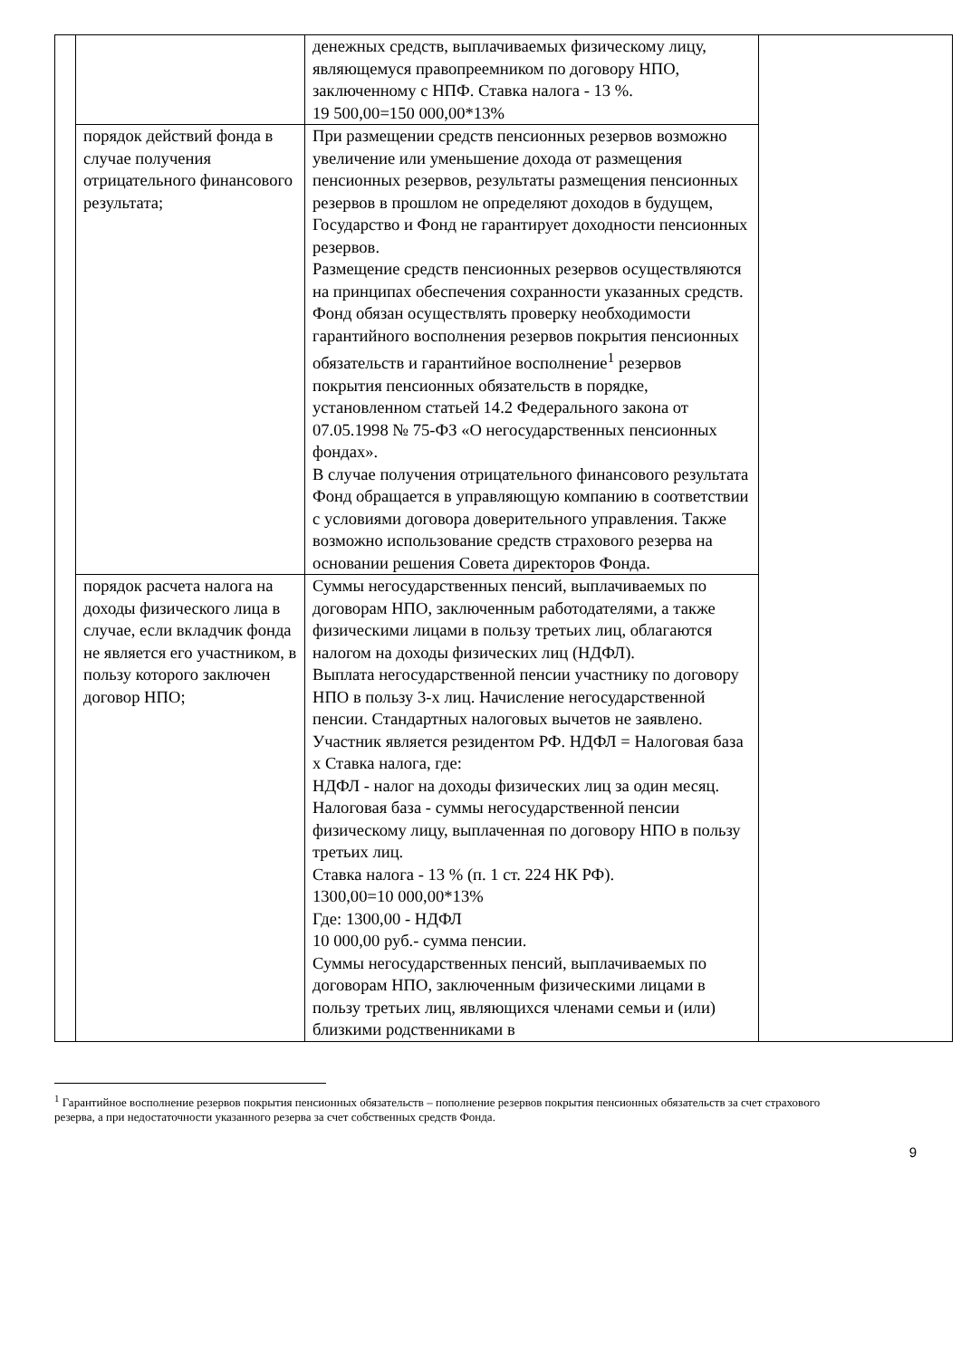| | | денежных средств, выплачиваемых физическому лицу, являющемуся правопреемником по договору НПО, заключенному с НПФ. Ставка налога - 13 %. 19 500,00=150 000,00*13% | |
| | порядок действий фонда в случае получения отрицательного финансового результата; | При размещении средств пенсионных резервов возможно увеличение или уменьшение дохода от размещения пенсионных резервов, результаты размещения пенсионных резервов в прошлом не определяют доходов в будущем, Государство и Фонд не гарантирует доходности пенсионных резервов. Размещение средств пенсионных резервов осуществляются на принципах обеспечения сохранности указанных средств. Фонд обязан осуществлять проверку необходимости гарантийного восполнения резервов покрытия пенсионных обязательств и гарантийное восполнение<sup>1</sup> резервов покрытия пенсионных обязательств в порядке, установленном статьей 14.2 Федерального закона от 07.05.1998 № 75-ФЗ «О негосударственных пенсионных фондах». В случае получения отрицательного финансового результата Фонд обращается в управляющую компанию в соответствии с условиями договора доверительного управления. Также возможно использование средств страхового резерва на основании решения Совета директоров Фонда. | |
| | порядок расчета налога на доходы физического лица в случае, если вкладчик фонда не является его участником, в пользу которого заключен договор НПО; | Суммы негосударственных пенсий, выплачиваемых по договорам НПО, заключенным работодателями, а также физическими лицами в пользу третьих лиц, облагаются налогом на доходы физических лиц (НДФЛ). Выплата негосударственной пенсии участнику по договору НПО в пользу 3-х лиц. Начисление негосударственной пенсии. Стандартных налоговых вычетов не заявлено. Участник является резидентом РФ. НДФЛ = Налоговая база х Ставка налога, где: НДФЛ - налог на доходы физических лиц за один месяц. Налоговая база - суммы негосударственной пенсии физическому лицу, выплаченная по договору НПО в пользу третьих лиц. Ставка налога - 13 % (п. 1 ст. 224 НК РФ). 1300,00=10 000,00*13% Где: 1300,00 - НДФЛ 10 000,00 руб.- сумма пенсии. Суммы негосударственных пенсий, выплачиваемых по договорам НПО, заключенным физическими лицами в пользу третьих лиц, являющихся членами семьи и (или) близкими родственниками в | |
<sup>1</sup> Гарантийное восполнение резервов покрытия пенсионных обязательств – пополнение резервов покрытия пенсионных обязательств за счет страхового резерва, а при недостаточности указанного резерва за счет собственных средств Фонда.
9